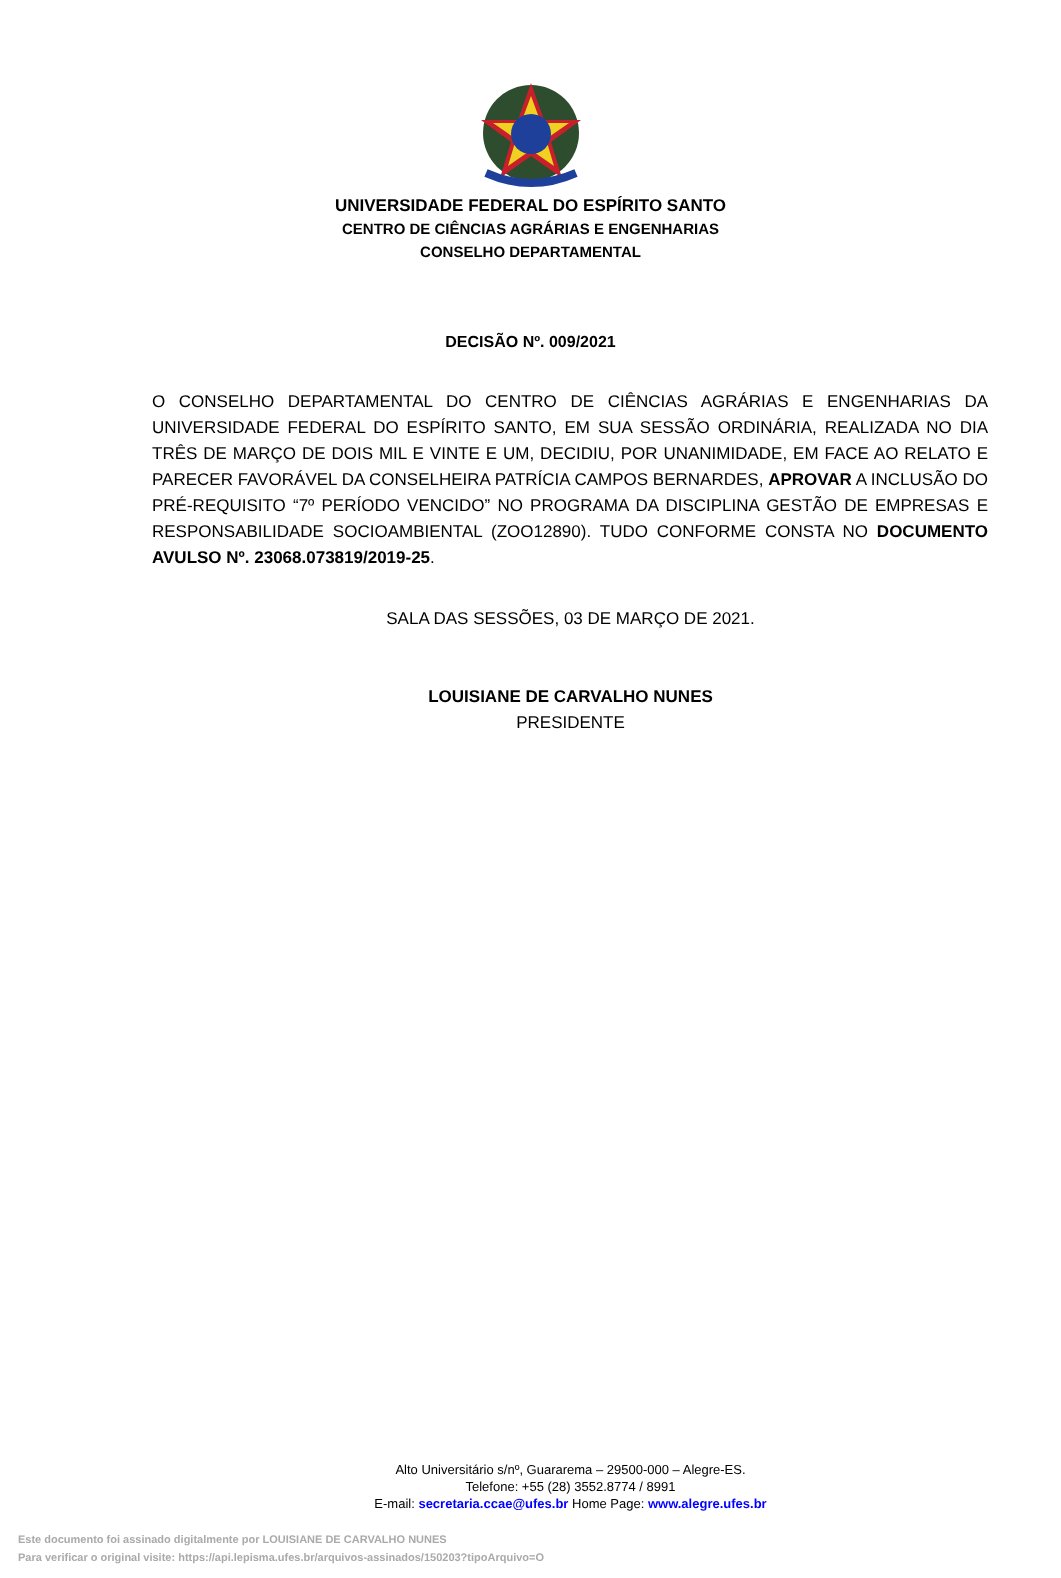UNIVERSIDADE FEDERAL DO ESPÍRITO SANTO
CENTRO DE CIÊNCIAS AGRÁRIAS E ENGENHARIAS
CONSELHO DEPARTAMENTAL
DECISÃO Nº. 009/2021
O CONSELHO DEPARTAMENTAL DO CENTRO DE CIÊNCIAS AGRÁRIAS E ENGENHARIAS DA UNIVERSIDADE FEDERAL DO ESPÍRITO SANTO, EM SUA SESSÃO ORDINÁRIA, REALIZADA NO DIA TRÊS DE MARÇO DE DOIS MIL E VINTE E UM, DECIDIU, POR UNANIMIDADE, EM FACE AO RELATO E PARECER FAVORÁVEL DA CONSELHEIRA PATRÍCIA CAMPOS BERNARDES, APROVAR A INCLUSÃO DO PRÉ-REQUISITO “7º PERÍODO VENCIDO” NO PROGRAMA DA DISCIPLINA GESTÃO DE EMPRESAS E RESPONSABILIDADE SOCIOAMBIENTAL (ZOO12890). TUDO CONFORME CONSTA NO DOCUMENTO AVULSO Nº. 23068.073819/2019-25.
SALA DAS SESSÕES, 03 DE MARÇO DE 2021.
LOUISIANE DE CARVALHO NUNES
PRESIDENTE
Alto Universitário s/nº, Guararema – 29500-000 – Alegre-ES.
Telefone: +55 (28) 3552.8774 / 8991
E-mail: secretaria.ccae@ufes.br Home Page: www.alegre.ufes.br
Este documento foi assinado digitalmente por LOUISIANE DE CARVALHO NUNES
Para verificar o original visite: https://api.lepisma.ufes.br/arquivos-assinados/150203?tipoArquivo=O